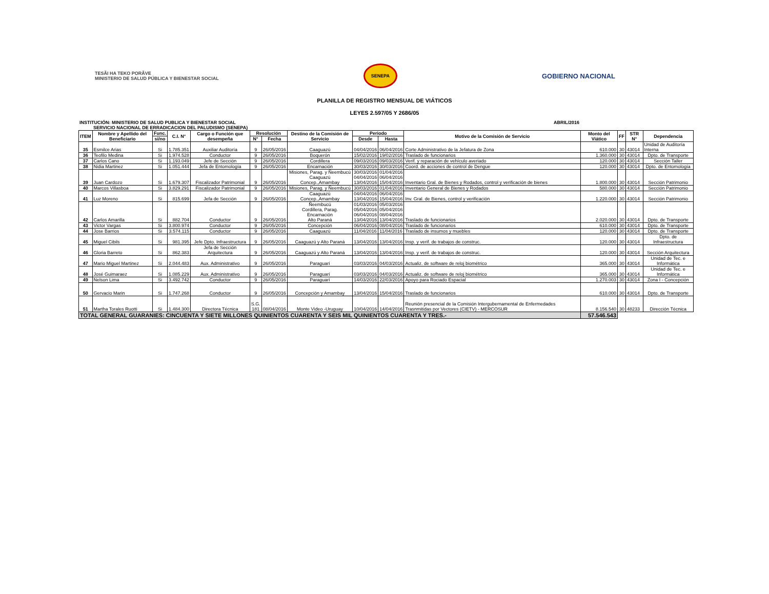TESÃI HA TEKO PORÃVE
MINISTERIO DE SALUD PÚBLICA Y BIENESTAR SOCIAL
SENEPA
GOBIERNO NACIONAL
PLANILLA DE REGISTRO MENSUAL DE VIÁTICOS
LEYES 2.597/05 Y 2686/05
INSTITUCIÓN: MINISTERIO DE SALUD PUBLICA Y BIENESTAR SOCIAL ABRIL/2016
SERVICIO NACIONAL DE ERRADICACION DEL PALUDISMO (SENEPA)
| ITEM | Nombre y Apellido del Beneficiario | Func. | C.I. N° | Cargo o Función que desempeña | Resolución | | Destino de la Comisión de Servicio | Periodo | | Motivo de la Comisión de Servicio | Monto del Viático | FF | STR N° | Dependencia |
| --- | --- | --- | --- | --- | --- | --- | --- | --- | --- | --- | --- | --- | --- | --- |
| | | si/no | | | N° | Fecha | | Desde | Hasta | | | | | |
| 35 | Esmilce Arias | Si | 1.785.351 | Auxiliar Auditoría | 9 | 26/05/2016 | Caaguazú | 04/04/2016 | 06/04/2016 | Corte Administrativo de la Jefatura de Zona | 610.000 | 30 | 43014 | Unidad de Auditoría Interna |
| 36 | Teofilo Medina | Si | 1.974.528 | Conductor | 9 | 26/05/2016 | Boquerón | 15/02/2016 | 19/02/2016 | Traslado de funcionarios | 1.360.000 | 30 | 43014 | Dpto. de Transporte |
| 37 | Carlos Cano | Si | 1.193.049 | Jefe de Sección | 9 | 26/05/2016 | Cordillera | 09/03/2016 | 09/03/2016 | Verif. y reparación de vehículo averiado | 120.000 | 30 | 43014 | Sección Taller |
| 38 | Nidia Martinez | Si | 1.051.444 | Jefa de Entomología | 9 | 26/05/2016 | Encarnación | 30/03/2016 | 30/03/2016 | Coord. de acciones de control de Dengue | 120.000 | 30 | 43014 | Dpto. de Entomología |
| 39 | Juan Cardozo | Si | 1.679.307 | Fiscalizador Patrimonial | 9 | 26/05/2016 | Misiones, Parag. y Ñeembucú Caaguazú Concep.,Amambay | 30/03/2016 04/04/2016 13/04/2016 | 01/04/2016 06/04/2016 15/04/2016 | Inventario Gral. de Bienes y Rodados, control y verificación de bienes | 1.800.000 | 30 | 43014 | Sección Patrimonio |
| 40 | Marcos Villasboa | Si | 3.829.291 | Fiscalizador Patrimonial | 9 | 26/05/2016 | Misiones, Parag. y Ñeembucú | 30/03/2016 | 01/04/2016 | Inventario General de Bienes y Rodados | 580.000 | 30 | 43014 | Sección Patrimonio |
| 41 | Luz Moreno | Si | 815.699 | Jefa de Sección | 9 | 26/05/2016 | Caaguazú Concep.,Amambay | 04/04/2016 13/04/2016 | 06/04/2016 15/04/2016 | Inv. Gral. de Bienes, control y verificación | 1.220.000 | 30 | 43014 | Sección Patrimonio |
| 42 | Carlos Amarilla | Si | 882.704 | Conductor | 9 | 26/05/2016 | Ñeembucú Cordillera, Parag. Encarnación Alto Paraná | 01/03/2016 05/04/2016 06/04/2016 13/04/2016 | 05/03/2016 05/04/2016 08/04/2016 13/04/2016 | Traslado de funcionarios | 2.020.000 | 30 | 43014 | Dpto. de Transporte |
| 43 | Victor Vargas | Si | 3.800.974 | Conductor | 9 | 26/05/2016 | Concepción | 06/04/2016 | 08/04/2016 | Traslado de funcionarios | 610.000 | 30 | 43014 | Dpto. de Transporte |
| 44 | Jose Barrios | Si | 3.574.115 | Conductor | 9 | 26/05/2016 | Caaguazú | 11/04/2016 | 11/04/2016 | Traslado de insumos y muebles | 120.000 | 30 | 43014 | Dpto. de Transporte |
| 45 | Miguel Cibils | Si | 981.395 | Jefe Dpto. Infraestructura | 9 | 26/05/2016 | Caaguazú y Alto Paraná | 13/04/2016 | 13/04/2016 | Insp. y verif. de trabajos de construc. | 120.000 | 30 | 43014 | Dpto. de Infraestructura |
| 46 | Gloria Barreto | Si | 862.383 | Jefa de Sección Arquitectura | 9 | 26/05/2016 | Caaguazú y Alto Paraná | 13/04/2016 | 13/04/2016 | Insp. y verif. de trabajos de construc. | 120.000 | 30 | 43014 | Sección Arquitectura |
| 47 | Mario Miguel Martinez | Si | 2.044.483 | Aux. Administrativo | 9 | 26/05/2016 | Paraguarí | 03/03/2016 | 04/03/2016 | Actualiz. de software de reloj biométrico | 365.000 | 30 | 43014 | Unidad de Tec. e Informática |
| 48 | José Guimaraez | Si | 1.085.229 | Aux. Administrativo | 9 | 26/05/2016 | Paraguarí | 03/03/2016 | 04/03/2016 | Actualiz. de software de reloj biométrico | 365.000 | 30 | 43014 | Unidad de Tec. e Informática |
| 49 | Nelson Lima | Si | 3.492.742 | Conductor | 9 | 26/05/2016 | Paraguarí | 14/03/2016 | 22/03/2016 | Apoyo para Rociado Espacial | 1.270.003 | 30 | 43014 | Zona I - Concepción |
| 50 | Gervacio Marin | Si | 1.747.268 | Conductor | 9 | 26/05/2016 | Concepción y Amambay | 13/04/2016 | 15/04/2016 | Traslado de funcionarios | 610.000 | 30 | 43014 | Dpto. de Transporte |
| 51 | Martha Torales Ruotti | Si | 1.484.300 | Directora Técnica | S.G. 181 | 08/04/2016 | Monte Video -Uruguay | 10/04/2016 | 14/04/2016 | Reunión presencial de la Comisión Intergubernamental de Enfermedades Trasnmitidas por Vectores (CIETV) - MERCOSUR | 8.156.540 | 30 | 48233 | Dirección Técnica |
| TOTAL GENERAL GUARANIES: CINCUENTA Y SIETE MILLONES QUINIENTOS CUARENTA Y SEIS MIL QUINIENTOS CUARENTA Y TRES.- | | | | | | | | | | | 57.546.543 | | | |